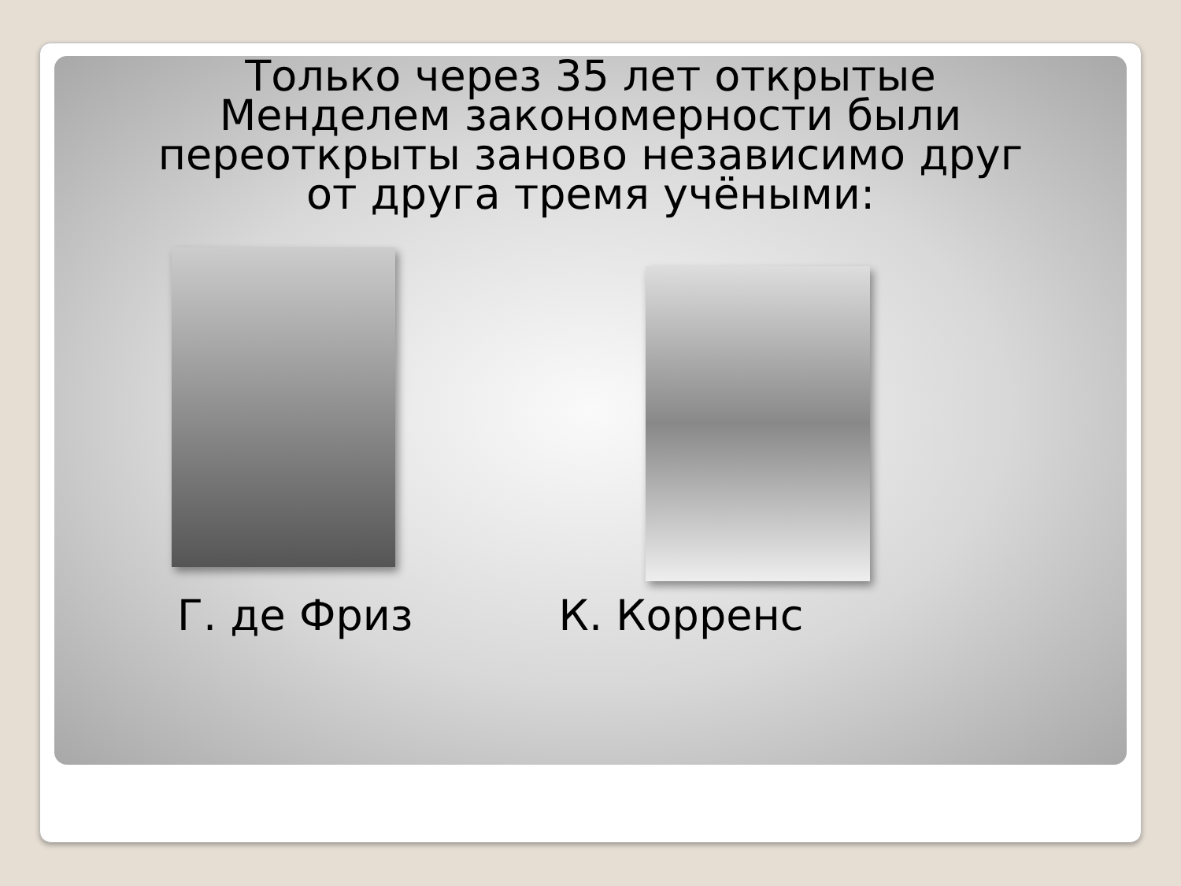Только через 35 лет открытые
Менделем закономерности были
переоткрыты заново независимо друг
от друга тремя учёными:
Г. де Фриз К. Корренс